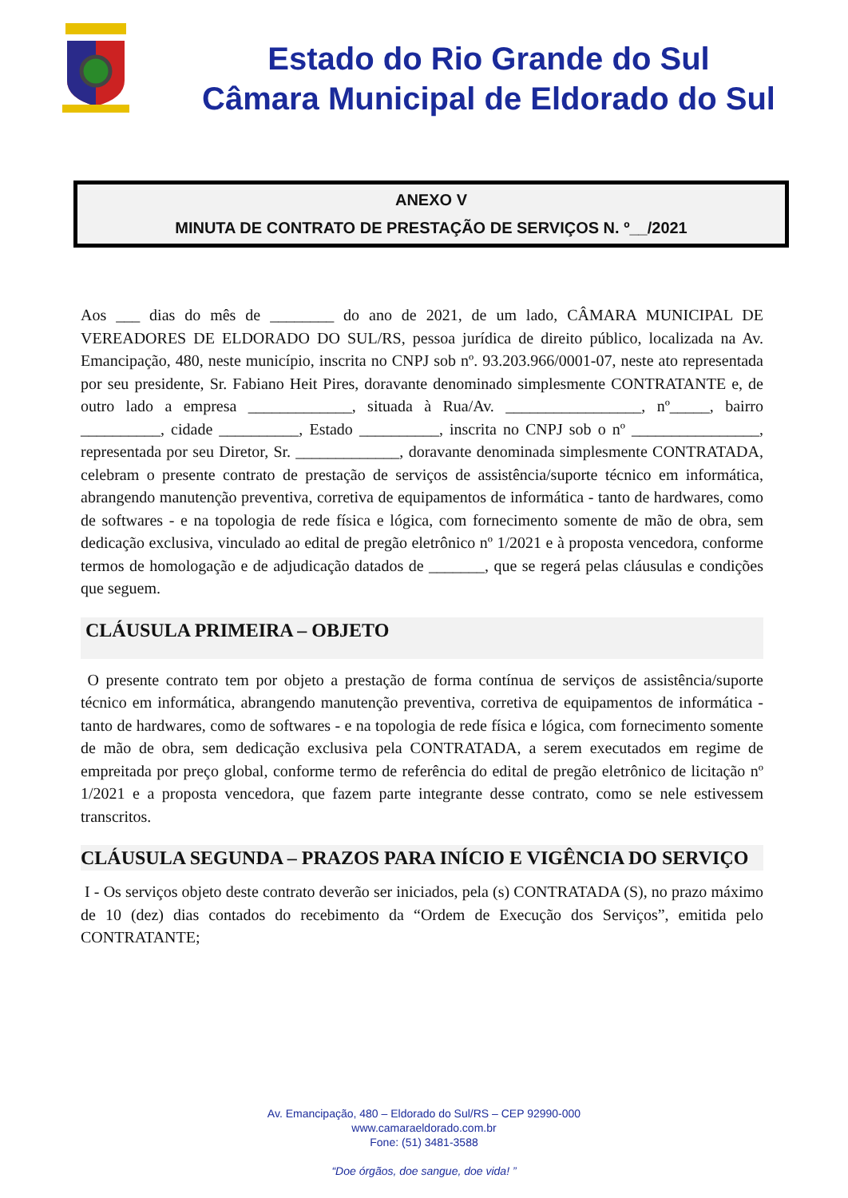Estado do Rio Grande do Sul
Câmara Municipal de Eldorado do Sul
ANEXO V
MINUTA DE CONTRATO DE PRESTAÇÃO DE SERVIÇOS N. º__/2021
Aos ___ dias do mês de ________ do ano de 2021, de um lado, CÂMARA MUNICIPAL DE VEREADORES DE ELDORADO DO SUL/RS, pessoa jurídica de direito público, localizada na Av. Emancipação, 480, neste município, inscrita no CNPJ sob nº. 93.203.966/0001-07, neste ato representada por seu presidente, Sr. Fabiano Heit Pires, doravante denominado simplesmente CONTRATANTE e, de outro lado a empresa _____________, situada à Rua/Av. _________________, nº_____, bairro __________, cidade __________, Estado __________, inscrita no CNPJ sob o nº ________________, representada por seu Diretor, Sr. _____________, doravante denominada simplesmente CONTRATADA, celebram o presente contrato de prestação de serviços de assistência/suporte técnico em informática, abrangendo manutenção preventiva, corretiva de equipamentos de informática - tanto de hardwares, como de softwares - e na topologia de rede física e lógica, com fornecimento somente de mão de obra, sem dedicação exclusiva, vinculado ao edital de pregão eletrônico nº 1/2021 e à proposta vencedora, conforme termos de homologação e de adjudicação datados de _______, que se regerá pelas cláusulas e condições que seguem.
CLÁUSULA PRIMEIRA – OBJETO
O presente contrato tem por objeto a prestação de forma contínua de serviços de assistência/suporte técnico em informática, abrangendo manutenção preventiva, corretiva de equipamentos de informática - tanto de hardwares, como de softwares - e na topologia de rede física e lógica, com fornecimento somente de mão de obra, sem dedicação exclusiva pela CONTRATADA, a serem executados em regime de empreitada por preço global, conforme termo de referência do edital de pregão eletrônico de licitação nº 1/2021 e a proposta vencedora, que fazem parte integrante desse contrato, como se nele estivessem transcritos.
CLÁUSULA SEGUNDA – PRAZOS PARA INÍCIO E VIGÊNCIA DO SERVIÇO
I - Os serviços objeto deste contrato deverão ser iniciados, pela (s) CONTRATADA (S), no prazo máximo de 10 (dez) dias contados do recebimento da “Ordem de Execução dos Serviços”, emitida pelo CONTRATANTE;
Av. Emancipação, 480 – Eldorado do Sul/RS – CEP 92990-000
www.camaraeldorado.com.br
Fone: (51) 3481-3588
“Doe órgãos, doe sangue, doe vida! ”